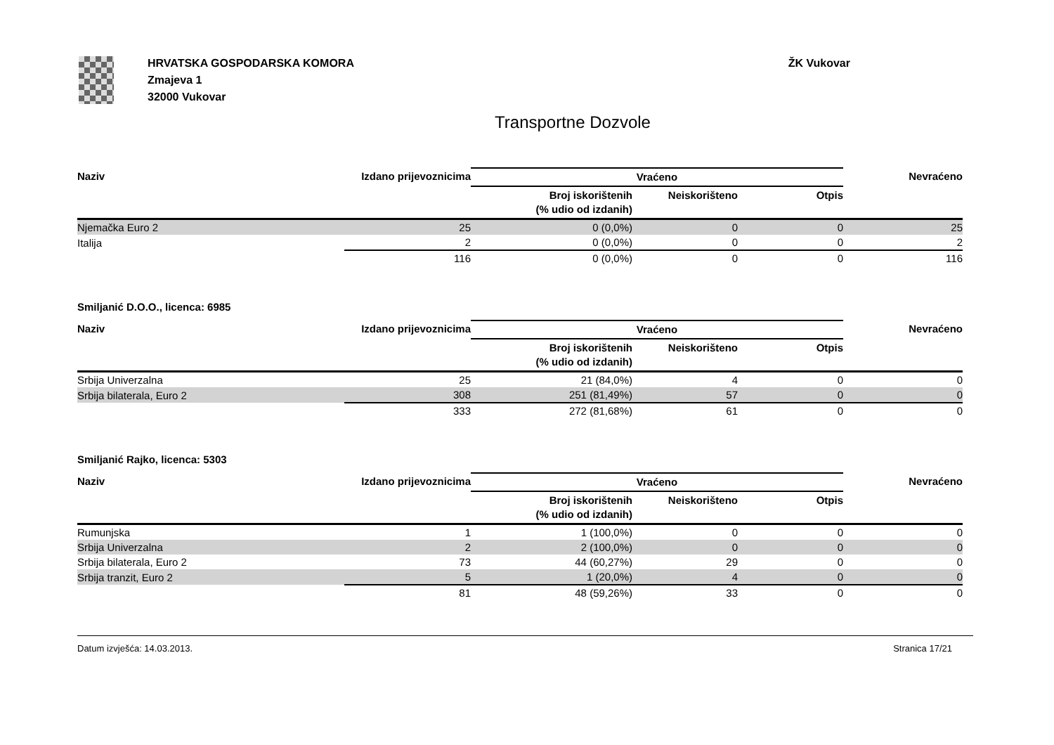HRVATSKA GOSPODARSKA KOMORA
Zmajeva 1
32000 Vukovar
ŽK Vukovar
Transportne Dozvole
| Naziv | Izdano prijevoznicima | Vraćeno | | | Nevraćeno |
| --- | --- | --- | --- | --- | --- |
| | | Broj iskorištenih (% udio od izdanih) | Neiskorišteno | Otpis | |
| Njemačka Euro 2 | 25 | 0 (0,0%) | 0 | 0 | 25 |
| Italija | 2 | 0 (0,0%) | 0 | 0 | 2 |
| | 116 | 0 (0,0%) | 0 | 0 | 116 |
Smiljanić D.O.O., licenca: 6985
| Naziv | Izdano prijevoznicima | Vraćeno | | | Nevraćeno |
| --- | --- | --- | --- | --- | --- |
| | | Broj iskorištenih (% udio od izdanih) | Neiskorišteno | Otpis | |
| Srbija Univerzalna | 25 | 21 (84,0%) | 4 | 0 | 0 |
| Srbija bilaterala, Euro 2 | 308 | 251 (81,49%) | 57 | 0 | 0 |
| | 333 | 272 (81,68%) | 61 | 0 | 0 |
Smiljanić Rajko, licenca: 5303
| Naziv | Izdano prijevoznicima | Vraćeno | | | Nevraćeno |
| --- | --- | --- | --- | --- | --- |
| | | Broj iskorištenih (% udio od izdanih) | Neiskorišteno | Otpis | |
| Rumunjska | 1 | 1 (100,0%) | 0 | 0 | 0 |
| Srbija Univerzalna | 2 | 2 (100,0%) | 0 | 0 | 0 |
| Srbija bilaterala, Euro 2 | 73 | 44 (60,27%) | 29 | 0 | 0 |
| Srbija tranzit, Euro 2 | 5 | 1 (20,0%) | 4 | 0 | 0 |
| | 81 | 48 (59,26%) | 33 | 0 | 0 |
Datum izvješća: 14.03.2013. Stranica 17/21